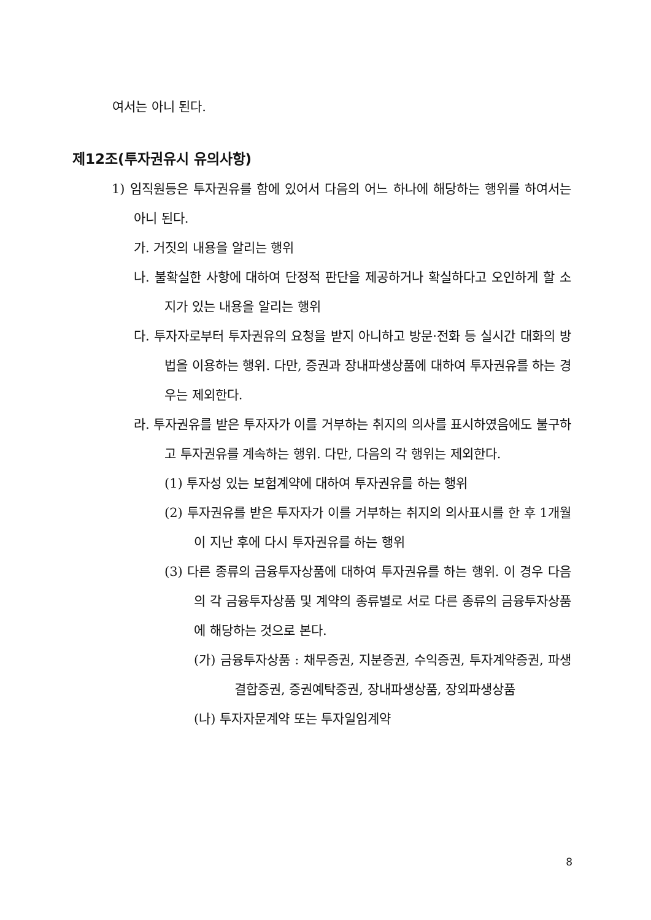여서는 아니 된다.
제12조(투자권유시 유의사항)
1) 임직원등은 투자권유를 함에 있어서 다음의 어느 하나에 해당하는 행위를 하여서는 아니 된다.
가. 거짓의 내용을 알리는 행위
나. 불확실한 사항에 대하여 단정적 판단을 제공하거나 확실하다고 오인하게 할 소지가 있는 내용을 알리는 행위
다. 투자자로부터 투자권유의 요청을 받지 아니하고 방문·전화 등 실시간 대화의 방법을 이용하는 행위. 다만, 증권과 장내파생상품에 대하여 투자권유를 하는 경우는 제외한다.
라. 투자권유를 받은 투자자가 이를 거부하는 취지의 의사를 표시하였음에도 불구하고 투자권유를 계속하는 행위. 다만, 다음의 각 행위는 제외한다.
(1) 투자성 있는 보험계약에 대하여 투자권유를 하는 행위
(2) 투자권유를 받은 투자자가 이를 거부하는 취지의 의사표시를 한 후 1개월이 지난 후에 다시 투자권유를 하는 행위
(3) 다른 종류의 금융투자상품에 대하여 투자권유를 하는 행위. 이 경우 다음의 각 금융투자상품 및 계약의 종류별로 서로 다른 종류의 금융투자상품에 해당하는 것으로 본다.
(가) 금융투자상품 : 채무증권, 지분증권, 수익증권, 투자계약증권, 파생결합증권, 증권예탁증권, 장내파생상품, 장외파생상품
(나) 투자자문계약 또는 투자일임계약
8